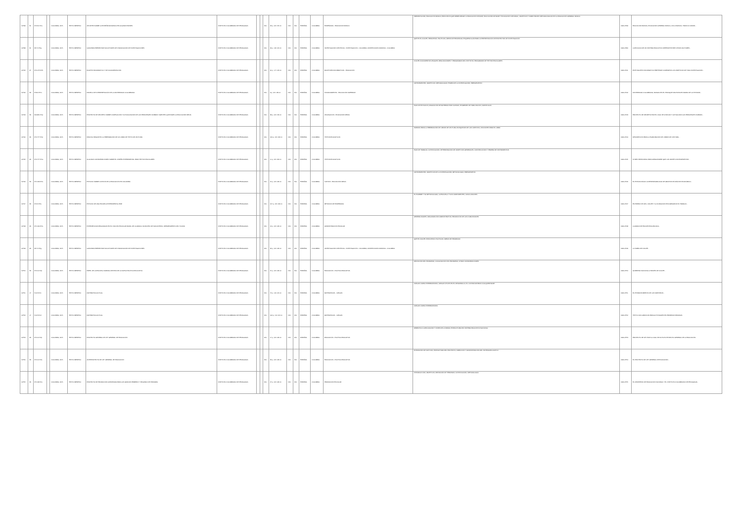| 12799 | 31 | 372.21 I57a | | COLOMBIA, 1971 | TEXTO IMPRESO | APUNTES SOBRE LA ENSEÑANZA BÁSICA EN ALGUNOS PAÍSES | INSTITUTO COLOMBIANO DE PEDAGOGÍA | | | N/A | 23 p.; 22 x 35 cm | N/A | N/A | ESPAÑOL | COLOMBIA | ENSEÑANZA - EDUCACIÓN BÁSICA | PRESENTACIÓN; EDUCACIÓN BÁSICA; PRINCIPIOS QUE DEBEN REGIR LA EDUCACIÓN DE BASE; EDUCACIÓN DE BASE Y EDUCACIÓN OPCIONAL; OBJETIVOS Y DIRECTRICES METODOLÓGICAS EN LA EDUCACIÓN GENERAL BÁSICA | 0000-2799 | EDUCACIÓN BÁSICA, EDUCACIÓN GENERAL BÁSICA, CICLO BÁSICO, TRONCO COMÚN... |
| 12798 | 31 | 357.2 I57g | | COLOMBIA, 1971 | TEXTO IMPRESO | GUÍA PARA PRESENTAR SOLICITUDES DE FINANCIACIÓN DE INVESTIGACIONES | INSTITUTO COLOMBIANO DE PEDAGOGÍA | | | N/A | 29 p.; 18 x 22 cm | N/A | N/A | ESPAÑOL | COLOMBIA | INVESTIGACIÓN CIENTÍFICA - INVESTIGACIÓN - COLOMBIA; ASISTENCIA ECONÓMICA - COLOMBIA | QUÉ ES EL ICOLPE; PRINCIPIOS; POLÍTICAS; ÁREAS DE PRIORIDAD; ESQUEMA GUÍA PARA LA PRESENTACIÓN DE PROYECTOS DE INVESTIGACIÓN | 0000-2780 | LA EFICACIA DE UN SISTEMA EDUCATIVO DEPENDE ENTRE OTROS FACTORES... |
| 12746 | 37 | 370.175 I57b | | COLOMBIA, 1971 | TEXTO IMPRESO | BOLETÍN INFORMATIVO Y DE DOCUMENTACIÓN | INSTITUTO COLOMBIANO DE PEDAGOGÍA | | | N/A | 91 p.; 17 x 23 cm | N/A | N/A | ESPAÑOL | COLOMBIA | BOLETINES INFORMATIVOS - EDUCACIÓN | ICOLPE; DOCUMENTOS LEGALES; REALIZACIONES Y PROGRAMAS DEL INSTITUTO; PROGRAMAS DE TEXTOS ESCOLARES | 0000-2741 | ESTE BOLETÍN INFORMATIVO PRETENDE COMPARTIR LOS OBJETIVOS DE TODA INVESTIGACIÓN... |
| 12742 | 33 | 378.3 I57m | | COLOMBIA, 1971 | TEXTO IMPRESO | MODELO DE INTERPRETACIÓN DE LA UNIVERSIDAD COLOMBIANA | INSTITUTO COLOMBIANO DE PEDAGOGÍA | | | N/A | 9 p.; 22 x 28 cm | N/A | N/A | ESPAÑOL | COLOMBIA | FINANCIAMIENTO - EDUCACIÓN SUPERIOR | ANTECEDENTES; OBJETIVOS; METODOLOGÍA; ETAPAS DE LA INVESTIGACIÓN; PRESUPUESTO | 0000-2742 | UNIVERSIDAD COLOMBIANA, BASADO EN EL ENFOQUE MULTIDISCIPLINARIO DE LA HISTORIA... |
| 12743 | 33 | 344.861 I57p | | COLOMBIA, 1971 | TEXTO IMPRESO | PROYECTO DE DECRETO SOBRE COMPILACIÓN Y ACTUALIZACIÓN DE LAS PRINCIPALES NORMAS VIGENTES QUE RIGEN LA EDUCACIÓN MEDIA | INSTITUTO COLOMBIANO DE PEDAGOGÍA | | | N/A | 38 p.; 22 x 33 cm | N/A | N/A | ESPAÑOL | COLOMBIA | LEGISLACIÓN - EDUCACIÓN MEDIA | PLAN DE ESTUDIOS; ASIGNACIÓN DE MATERIAS POR CURSOS; EXÁMENES DE HABILITACIÓN; MATRÍCULAS | 0000-2743 | PROYECTO DE DECRETO POR EL CUAL SE UNIFICAN Y ACTUALIZAN LAS PRINCIPALES NORMAS... |
| 12744 | 33 | 370.777 I57p | | COLOMBIA, 1971 | TEXTO IMPRESO | PASOS A SEGUIR EN LA PREPARACIÓN DE UN LIBRO DE TEXTO DE LECTURA | INSTITUTO COLOMBIANO DE PEDAGOGÍA | | | N/A | 164 p.; 22 x 28 cm | N/A | N/A | ESPAÑOL | COLOMBIA | TEXTOS EDUCATIVOS | NORMAS PARA LA PREPARACIÓN DE LIBROS DE LECTURA; BOSQUEJOS DE LOS CUENTOS; LECCIONES PARA EL LIBRO | 0000-2744 | DESCRIPCIÓN PARA LA ELABORACIÓN DE LIBROS DE LECTURA... |
| 12745 | 33 | 370.777 I57a | | COLOMBIA, 1971 | TEXTO IMPRESO | ALGUNAS CONSIDERACIONES SOBRE EL DISEÑO EXPERIMENTAL PARA TEXTOS ESCOLARES | INSTITUTO COLOMBIANO DE PEDAGOGÍA | | | N/A | 11 p.; 22 x 28 cm | N/A | N/A | ESPAÑOL | COLOMBIA | TEXTOS EDUCATIVOS | PLAN DE TRABAJO; JUSTIFICACIÓN; DETERMINACIÓN DE OBJETIVOS GENERALES; CONSTRUCCIÓN Y PRUEBA DE INSTRUMENTOS | 0000-2745 | SI BIEN SERÍA IDEAL PARA ASEGURARSE QUE LOS OBJETIVOS PROPUESTOS... |
| 12746 | 33 | 371.206 I57e | | COLOMBIA, 1971 | TEXTO IMPRESO | ESTUDIO SOBRE COSTOS DE LA EDUCACIÓN EN COLOMBIA | INSTITUTO COLOMBIANO DE PEDAGOGÍA | | | N/A | 16 p.; 22 x 28 cm | N/A | N/A | ESPAÑOL | COLOMBIA | COSTOS - EDUCACIÓN MEDIA | ANTECEDENTES; OBJETIVOS DE LA INVESTIGACIÓN; METODOLOGÍA; PRESUPUESTO | 0000-2746 | EL ESTUDIO BAJO LA RESPONSABILIDAD DE GRUPOS DE ANÁLISIS ECONÓMICO... |
| 12747 | 33 | 372.3 I57e | | COLOMBIA, 1971 | TEXTO IMPRESO | ESTUDIO DE UNA ESCUELA EXPERIMENTAL IPAE | INSTITUTO COLOMBIANO DE PEDAGOGÍA | | | N/A | 107 p.; 22 x 28 cm | N/A | N/A | ESPAÑOL | COLOMBIA | MÉTODOS DE ENSEÑANZA | EL HOMBRE Y SU METODOLOGÍA; LA ESCUELA Y SUS COMPONENTES; CONCLUSIONES | 0000-2747 | EN ENERO DE 1970, ICOLPE Y LA FUNDACIÓN ENCAMINARON EL TRABAJO... |
| 12748 | 33 | 371.200 I57e | | COLOMBIA, 1971 | TEXTO IMPRESO | EXPERIENCIAS REALIZADAS EN EL NÚCLEO ESCOLAR RURAL DE LA ARADA, MUNICIPIO DE SAN ANTERO, DEPARTAMENTO DEL TOLIMA | INSTITUTO COLOMBIANO DE PEDAGOGÍA | | | N/A | 13 p.; 22 x 28 cm | N/A | N/A | ESPAÑOL | COLOMBIA | ADMINISTRACIÓN ESCOLAR | GENERALIDADES; ORGANIZACIÓN ADMINISTRATIVA; PROMOCIÓN DE LAS COMUNIDADES | 0000-2748 | LA ARADA SE ENCUENTRA UBICADA... |
| 12749 | 33 | 357.2 I57g | | COLOMBIA, 1971 | TEXTO IMPRESO | GUÍA PARA PRESENTAR SOLICITUDES DE FINANCIACIÓN DE INVESTIGACIONES | INSTITUTO COLOMBIANO DE PEDAGOGÍA | | | N/A | 36 p.; 22 x 28 cm | N/A | N/A | ESPAÑOL | COLOMBIA | INVESTIGACIÓN CIENTÍFICA - INVESTIGACIÓN - COLOMBIA; ASISTENCIA ECONÓMICA - COLOMBIA | QUÉ ES ICOLPE; PRINCIPIOS; POLÍTICAS; ÁREAS DE PRIORIDAD | 0000-2749 | LA TAREA DE ICOLPE... |
| 12750 | 33 | 370.11 I57p | | COLOMBIA, 1971 | TEXTO IMPRESO | PAPEL DE LA ESCUELA NORMAL DENTRO DE LA NUEVA POLÍTICA EDUCATIVA | INSTITUTO COLOMBIANO DE PEDAGOGÍA | | | N/A | 15 p.; 22 x 28 cm | N/A | N/A | ESPAÑOL | COLOMBIA | EDUCACIÓN - POLÍTICA EDUCATIVA | DEFINICIÓN DEL PROBLEMA; LOCALIZACIÓN DEL PROBLEMA; OTRAS CONSIDERACIONES | 0000-2750 | GOBIERNO NACIONAL A TRAVÉS DE ICOLPE... |
| 12751 | 17 | 510 I57m1 | | COLOMBIA, 1971 | TEXTO IMPRESO | MATEMÁTICA ACTUAL | INSTITUTO COLOMBIANO DE PEDAGOGÍA | | | N/A | 72 p.; 19 x 22 cm | N/A | N/A | ESPAÑOL | COLOMBIA | MATEMÁTICAS - JUEGOS | JUEGOS CURSO PREPARATORIO; JUEGOS ÚTILES EN EL DESARROLLO; EL CONTADOR PARA CUALQUIER BASE | 0000-2751 | EL ESTABLECIMIENTO DE LOS MAESTROS... |
| 12752 | 17 | 510 I57m2 | | COLOMBIA, 1971 | TEXTO IMPRESO | MATEMÁTICA ACTUAL | INSTITUTO COLOMBIANO DE PEDAGOGÍA | | | N/A | 102 p.; 19 x 22 cm | N/A | N/A | ESPAÑOL | COLOMBIA | MATEMÁTICAS - JUEGOS | JUEGOS CURSO PREPARATORIO | 0000-2752 | TEXTO CON GRÁFICOS PARA ACTIVIDADES EN PRIMERAS SEMANAS. |
| 12753 | 33 | 370.11 I57p | | COLOMBIA, 1971 | TEXTO IMPRESO | PROYECTO GENERAL DE LEY GENERAL DE EDUCACIÓN | INSTITUTO COLOMBIANO DE PEDAGOGÍA | | | N/A | 17 p.; 22 x 28 cm | N/A | N/A | ESPAÑOL | COLOMBIA | EDUCACIÓN - POLÍTICA EDUCATIVA | DERECHO A LA EDUCACIÓN Y FINES DE LA MISMA; ESTRUCTURA DEL SISTEMA EDUCATIVO NACIONAL | 0000-2753 | PROYECTO DE LEY POR LA CUAL SE DICTA EL ESTATUTO GENERAL DE LA EDUCACIÓN. |
| 12754 | 33 | 370.11 I57a | | COLOMBIA, 1971 | TEXTO IMPRESO | ANTEPROYECTO DE LEY GENERAL DE EDUCACIÓN | INSTITUTO COLOMBIANO DE PEDAGOGÍA | | | N/A | 36 p.; 22 x 28 cm | N/A | N/A | ESPAÑOL | COLOMBIA | EDUCACIÓN - POLÍTICA EDUCATIVA | EXPOSICIÓN DE MOTIVOS; ESTRUCTURA DEL PROYECTO; DIRECCIÓN Y ADMINISTRACIÓN DEL SISTEMA EDUCATIVO | 0000-2754 | EL PROYECTO DE LEY GENERAL DE EDUCACIÓN... |
| 12755 | 33 | 371.28 I57p | | COLOMBIA, 1971 | TEXTO IMPRESO | PROYECTO DE PROMOCIÓN ACELERADA PARA LOS GRADOS PRIMERO Y SEGUNDO DE PRIMARIA | INSTITUTO COLOMBIANO DE PEDAGOGÍA | | | N/A | 27 p.; 22 x 28 cm | N/A | N/A | ESPAÑOL | COLOMBIA | PROMOCIÓN ESCOLAR | INTRODUCCIÓN; OBJETIVOS; DEFINICIÓN DE TÉRMINOS; JUSTIFICACIÓN; METODOLOGÍA | 0000-2755 | EL MINISTERIO DE EDUCACIÓN NACIONAL Y EL INSTITUTO COLOMBIANO DE PEDAGOGÍA... |